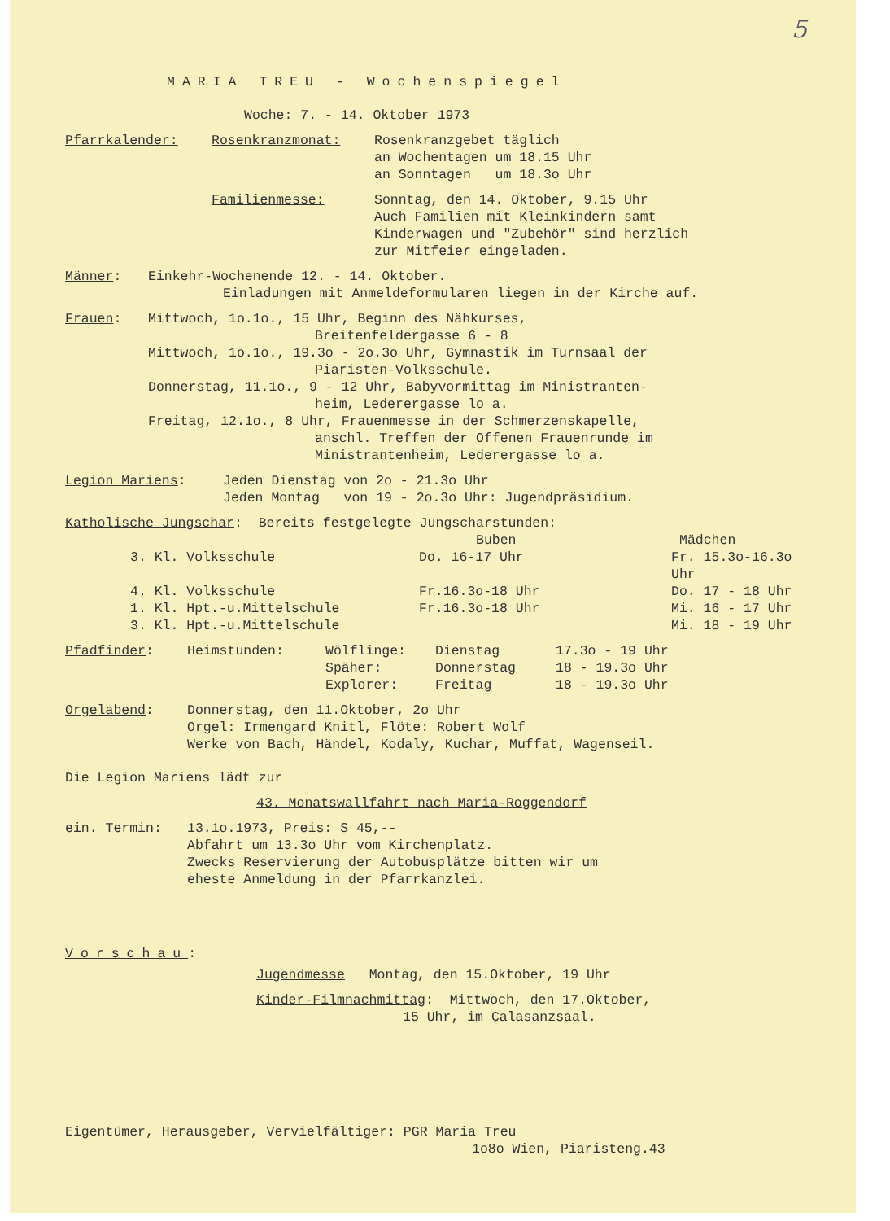5
MARIA TREU - Wochenspiegel
Woche: 7. - 14. Oktober 1973
| Pfarrkalender: | Rosenkranzmonat: | Rosenkranzgebet täglich an Wochentagen um 18.15 Uhr an Sonntagen um 18.3o Uhr |
| | Familienmesse: | Sonntag, den 14. Oktober, 9.15 Uhr Auch Familien mit Kleinkindern samt Kinderwagen und "Zubehör" sind herzlich zur Mitfeier eingeladen. |
Männer: Einkehr-Wochenende 12. - 14. Oktober.
Einladungen mit Anmeldeformularen liegen in der Kirche auf.
Frauen: Mittwoch, 1o.1o., 15 Uhr, Beginn des Nähkurses,
Breitenfeldergasse 6 - 8
Mittwoch, 1o.1o., 19.3o - 2o.3o Uhr, Gymnastik im Turnsaal der
Piaristen-Volksschule.
Donnerstag, 11.1o., 9 - 12 Uhr, Babyvormittag im Ministranten-
heim, Lederergasse lo a.
Freitag, 12.1o., 8 Uhr, Frauenmesse in der Schmerzenskapelle,
anschl. Treffen der Offenen Frauenrunde im
Ministrantenheim, Lederergasse lo a.
Legion Mariens: Jeden Dienstag von 2o - 21.3o Uhr
Jeden Montag von 19 - 2o.3o Uhr: Jugendpräsidium.
Katholische Jungschar: Bereits festgelegte Jungscharstunden:
| | Buben | Mädchen |
| --- | --- | --- |
| 3. Kl. Volksschule | Do. 16-17 Uhr | Fr. 15.3o-16.3o Uhr |
| 4. Kl. Volksschule | Fr.16.3o-18 Uhr | Do. 17 - 18 Uhr |
| 1. Kl. Hpt.-u.Mittelschule | Fr.16.3o-18 Uhr | Mi. 16 - 17 Uhr |
| 3. Kl. Hpt.-u.Mittelschule | | Mi. 18 - 19 Uhr |
| Pfadfinder : | Heimstunden: | Wölflinge: | Dienstag | 17.3o - 19 Uhr |
| | | Späher: | Donnerstag | 18 - 19.3o Uhr |
| | | Explorer: | Freitag | 18 - 19.3o Uhr |
Orgelabend: Donnerstag, den 11.Oktober, 2o Uhr
Orgel: Irmengard Knitl, Flöte: Robert Wolf
Werke von Bach, Händel, Kodaly, Kuchar, Muffat, Wagenseil.
Die Legion Mariens lädt zur
43. Monatswallfahrt nach Maria-Roggendorf
ein. Termin: 13.1o.1973, Preis: S 45,--
Abfahrt um 13.3o Uhr vom Kirchenplatz.
Zwecks Reservierung der Autobusplätze bitten wir um
eheste Anmeldung in der Pfarrkanzlei.
Vorschau:
Jugendmesse Montag, den 15.Oktober, 19 Uhr
Kinder-Filmnachmittag: Mittwoch, den 17.Oktober,
15 Uhr, im Calasanzsaal.
Eigentümer, Herausgeber, Vervielfältiger: PGR Maria Treu
1o8o Wien, Piaristeng.43